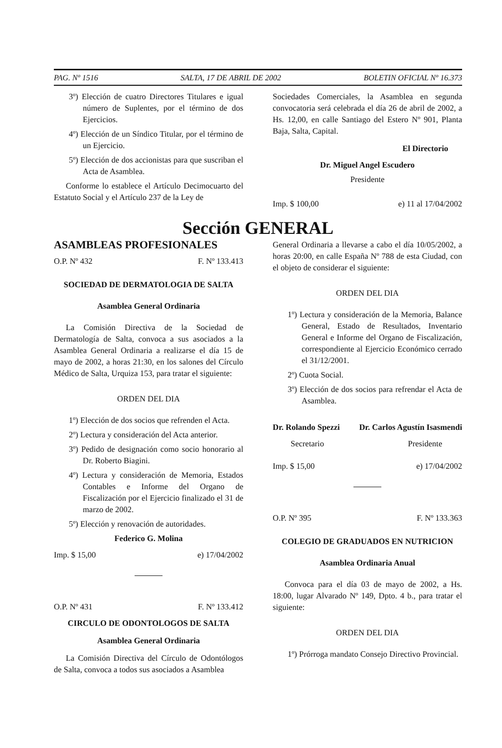PAG. Nº 1516 SALTA, 17 DE ABRIL DE 2002 BOLETIN OFICIAL Nº 16.373
3º) Elección de cuatro Directores Titulares e igual número de Suplentes, por el término de dos Ejercicios.
4º) Elección de un Síndico Titular, por el término de un Ejercicio.
5º) Elección de dos accionistas para que suscriban el Acta de Asamblea.
Conforme lo establece el Artículo Decimocuarto del Estatuto Social y el Artículo 237 de la Ley de
Sociedades Comerciales, la Asamblea en segunda convocatoria será celebrada el día 26 de abril de 2002, a Hs. 12,00, en calle Santiago del Estero Nº 901, Planta Baja, Salta, Capital.
El Directorio
Dr. Miguel Angel Escudero
Presidente
Imp. $ 100,00 e) 11 al 17/04/2002
Sección GENERAL
ASAMBLEAS PROFESIONALES
O.P. Nº 432 F. Nº 133.413
SOCIEDAD DE DERMATOLOGIA DE SALTA
Asamblea General Ordinaria
La Comisión Directiva de la Sociedad de Dermatología de Salta, convoca a sus asociados a la Asamblea General Ordinaria a realizarse el día 15 de mayo de 2002, a horas 21:30, en los salones del Círculo Médico de Salta, Urquiza 153, para tratar el siguiente:
ORDEN DEL DIA
1º) Elección de dos socios que refrenden el Acta.
2º) Lectura y consideración del Acta anterior.
3º) Pedido de designación como socio honorario al Dr. Roberto Biagini.
4º) Lectura y consideración de Memoria, Estados Contables e Informe del Organo de Fiscalización por el Ejercicio finalizado el 31 de marzo de 2002.
5º) Elección y renovación de autoridades.
Federico G. Molina
Imp. $ 15,00 e) 17/04/2002
O.P. Nº 431 F. Nº 133.412
CIRCULO DE ODONTOLOGOS DE SALTA
Asamblea General Ordinaria
La Comisión Directiva del Círculo de Odontólogos de Salta, convoca a todos sus asociados a Asamblea
General Ordinaria a llevarse a cabo el día 10/05/2002, a horas 20:00, en calle España Nº 788 de esta Ciudad, con el objeto de considerar el siguiente:
ORDEN DEL DIA
1º) Lectura y consideración de la Memoria, Balance General, Estado de Resultados, Inventario General e Informe del Organo de Fiscalización, correspondiente al Ejercicio Económico cerrado el 31/12/2001.
2º) Cuota Social.
3º) Elección de dos socios para refrendar el Acta de Asamblea.
Dr. Rolando Spezzi Dr. Carlos Agustín Isasmendi
Secretario Presidente
Imp. $ 15,00 e) 17/04/2002
O.P. Nº 395 F. Nº 133.363
COLEGIO DE GRADUADOS EN NUTRICION
Asamblea Ordinaria Anual
Convoca para el día 03 de mayo de 2002, a Hs. 18:00, lugar Alvarado Nº 149, Dpto. 4 b., para tratar el siguiente:
ORDEN DEL DIA
1º) Prórroga mandato Consejo Directivo Provincial.